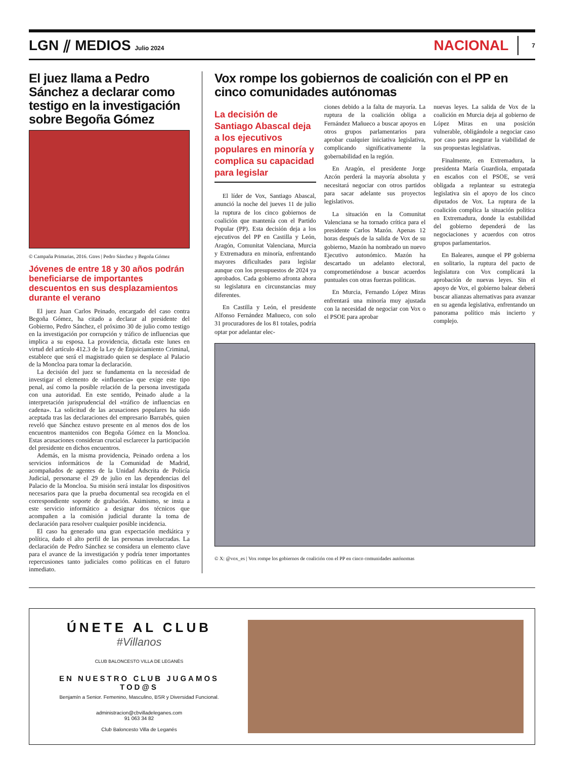LGN ⫽ MEDIOS Julio 2024
NACIONAL 7
El juez llama a Pedro Sánchez a declarar como testigo en la investigación sobre Begoña Gómez
© Campaña Primarias, 2016. Gtres | Pedro Sánchez y Begoña Gómez
Jóvenes de entre 18 y 30 años podrán beneficiarse de importantes descuentos en sus desplazamientos durante el verano
El juez Juan Carlos Peinado, encargado del caso contra Begoña Gómez, ha citado a declarar al presidente del Gobierno, Pedro Sánchez, el próximo 30 de julio como testigo en la investigación por corrupción y tráfico de influencias que implica a su esposa. La providencia, dictada este lunes en virtud del artículo 412.3 de la Ley de Enjuiciamiento Criminal, establece que será el magistrado quien se desplace al Palacio de la Moncloa para tomar la declaración.
La decisión del juez se fundamenta en la necesidad de investigar el elemento de «influencia» que exige este tipo penal, así como la posible relación de la persona investigada con una autoridad. En este sentido, Peinado alude a la interpretación jurisprudencial del «tráfico de influencias en cadena». La solicitud de las acusaciones populares ha sido aceptada tras las declaraciones del empresario Barrabés, quien reveló que Sánchez estuvo presente en al menos dos de los encuentros mantenidos con Begoña Gómez en la Moncloa. Estas acusaciones consideran crucial esclarecer la participación del presidente en dichos encuentros.
Además, en la misma providencia, Peinado ordena a los servicios informáticos de la Comunidad de Madrid, acompañados de agentes de la Unidad Adscrita de Policía Judicial, personarse el 29 de julio en las dependencias del Palacio de la Moncloa. Su misión será instalar los dispositivos necesarios para que la prueba documental sea recogida en el correspondiente soporte de grabación. Asimismo, se insta a este servicio informático a designar dos técnicos que acompañen a la comisión judicial durante la toma de declaración para resolver cualquier posible incidencia.
El caso ha generado una gran expectación mediática y política, dado el alto perfil de las personas involucradas. La declaración de Pedro Sánchez se considera un elemento clave para el avance de la investigación y podría tener importantes repercusiones tanto judiciales como políticas en el futuro inmediato.
Vox rompe los gobiernos de coalición con el PP en cinco comunidades autónomas
La decisión de Santiago Abascal deja a los ejecutivos populares en minoría y complica su capacidad para legislar
El líder de Vox, Santiago Abascal, anunció la noche del jueves 11 de julio la ruptura de los cinco gobiernos de coalición que mantenía con el Partido Popular (PP). Esta decisión deja a los ejecutivos del PP en Castilla y León, Aragón, Comunitat Valenciana, Murcia y Extremadura en minoría, enfrentando mayores dificultades para legislar aunque con los presupuestos de 2024 ya aprobados. Cada gobierno afronta ahora su legislatura en circunstancias muy diferentes.
En Castilla y León, el presidente Alfonso Fernández Mañueco, con solo 31 procuradores de los 81 totales, podría optar por adelantar elec-
ciones debido a la falta de mayoría. La ruptura de la coalición obliga a Fernández Mañueco a buscar apoyos en otros grupos parlamentarios para aprobar cualquier iniciativa legislativa, complicando significativamente la gobernabilidad en la región.
En Aragón, el presidente Jorge Azcón perderá la mayoría absoluta y necesitará negociar con otros partidos para sacar adelante sus proyectos legislativos.
La situación en la Comunitat Valenciana se ha tornado crítica para el presidente Carlos Mazón. Apenas 12 horas después de la salida de Vox de su gobierno, Mazón ha nombrado un nuevo Ejecutivo autonómico. Mazón ha descartado un adelanto electoral, comprometiéndose a buscar acuerdos puntuales con otras fuerzas políticas.
En Murcia, Fernando López Miras enfrentará una minoría muy ajustada con la necesidad de negociar con Vox o el PSOE para aprobar
nuevas leyes. La salida de Vox de la coalición en Murcia deja al gobierno de López Miras en una posición vulnerable, obligándole a negociar caso por caso para asegurar la viabilidad de sus propuestas legislativas.
Finalmente, en Extremadura, la presidenta María Guardiola, empatada en escaños con el PSOE, se verá obligada a replantear su estrategia legislativa sin el apoyo de los cinco diputados de Vox. La ruptura de la coalición complica la situación política en Extremadura, donde la estabilidad del gobierno dependerá de las negociaciones y acuerdos con otros grupos parlamentarios.
En Baleares, aunque el PP gobierna en solitario, la ruptura del pacto de legislatura con Vox complicará la aprobación de nuevas leyes. Sin el apoyo de Vox, el gobierno balear deberá buscar alianzas alternativas para avanzar en su agenda legislativa, enfrentando un panorama político más incierto y complejo.
© X: @vox_es | Vox rompe los gobiernos de coalición con el PP en cinco comunidades autónomas
ÚNETE AL CLUB
#Villanos
CLUB BALONCESTO VILLA DE LEGANÉS
EN NUESTRO CLUB JUGAMOS TOD@S
Benjamín a Senior. Femenino, Masculino, BSR y Diversidad Funcional.
administracion@cbvilladeleganes.com
91 063 34 82
Club Baloncesto Villa de Leganés